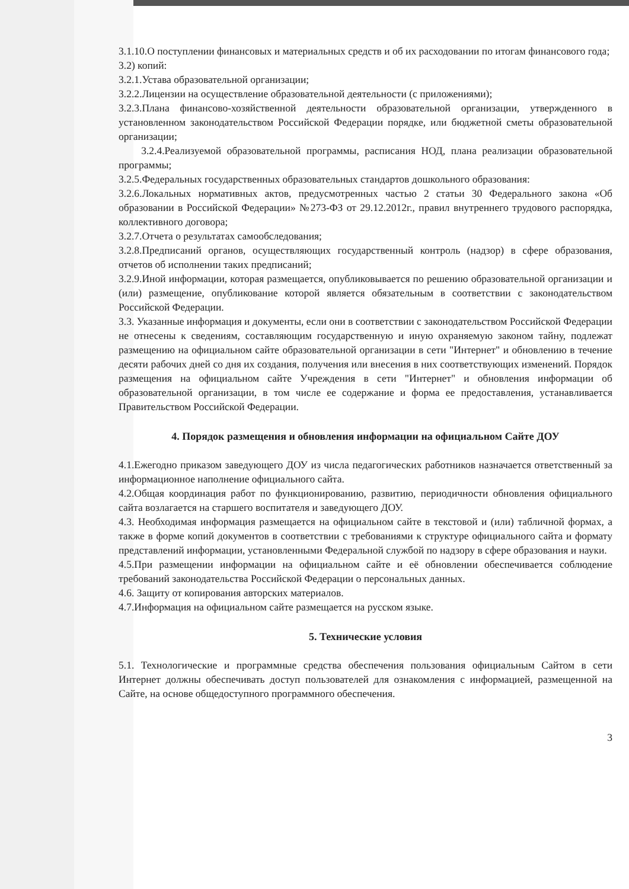3.1.10.О поступлении финансовых и материальных средств и об их расходовании по итогам финансового года;
3.2) копий:
3.2.1.Устава образовательной организации;
3.2.2.Лицензии на осуществление образовательной деятельности (с приложениями);
3.2.3.Плана финансово-хозяйственной деятельности образовательной организации, утвержденного в установленном законодательством Российской Федерации порядке, или бюджетной сметы образовательной организации;
3.2.4.Реализуемой образовательной программы, расписания НОД, плана реализации образовательной программы;
3.2.5.Федеральных государственных образовательных стандартов дошкольного образования:
3.2.6.Локальных нормативных актов, предусмотренных частью 2 статьи 30 Федерального закона «Об образовании в Российской Федерации» №273-ФЗ от 29.12.2012г., правил внутреннего трудового распорядка, коллективного договора;
3.2.7.Отчета о результатах самообследования;
3.2.8.Предписаний органов, осуществляющих государственный контроль (надзор) в сфере образования, отчетов об исполнении таких предписаний;
3.2.9.Иной информации, которая размещается, опубликовывается по решению образовательной организации и (или) размещение, опубликование которой является обязательным в соответствии с законодательством Российской Федерации.
3.3. Указанные информация и документы, если они в соответствии с законодательством Российской Федерации не отнесены к сведениям, составляющим государственную и иную охраняемую законом тайну, подлежат размещению на официальном сайте образовательной организации в сети "Интернет" и обновлению в течение десяти рабочих дней со дня их создания, получения или внесения в них соответствующих изменений. Порядок размещения на официальном сайте Учреждения в сети "Интернет" и обновления информации об образовательной организации, в том числе ее содержание и форма ее предоставления, устанавливается Правительством Российской Федерации.
4. Порядок размещения и обновления информации на официальном Сайте ДОУ
4.1.Ежегодно приказом заведующего ДОУ из числа педагогических работников назначается ответственный за информационное наполнение официального сайта.
4.2.Общая координация работ по функционированию, развитию, периодичности обновления официального сайта возлагается на старшего воспитателя и заведующего ДОУ.
4.3. Необходимая информация размещается на официальном сайте в текстовой и (или) табличной формах, а также в форме копий документов в соответствии с требованиями к структуре официального сайта и формату представлений информации, установленными Федеральной службой по надзору в сфере образования и науки.
4.5.При размещении информации на официальном сайте и её обновлении обеспечивается соблюдение требований законодательства Российской Федерации о персональных данных.
4.6. Защиту от копирования авторских материалов.
4.7.Информация на официальном сайте размещается на русском языке.
5. Технические условия
5.1. Технологические и программные средства обеспечения пользования официальным Сайтом в сети Интернет должны обеспечивать доступ пользователей для ознакомления с информацией, размещенной на Сайте, на основе общедоступного программного обеспечения.
3